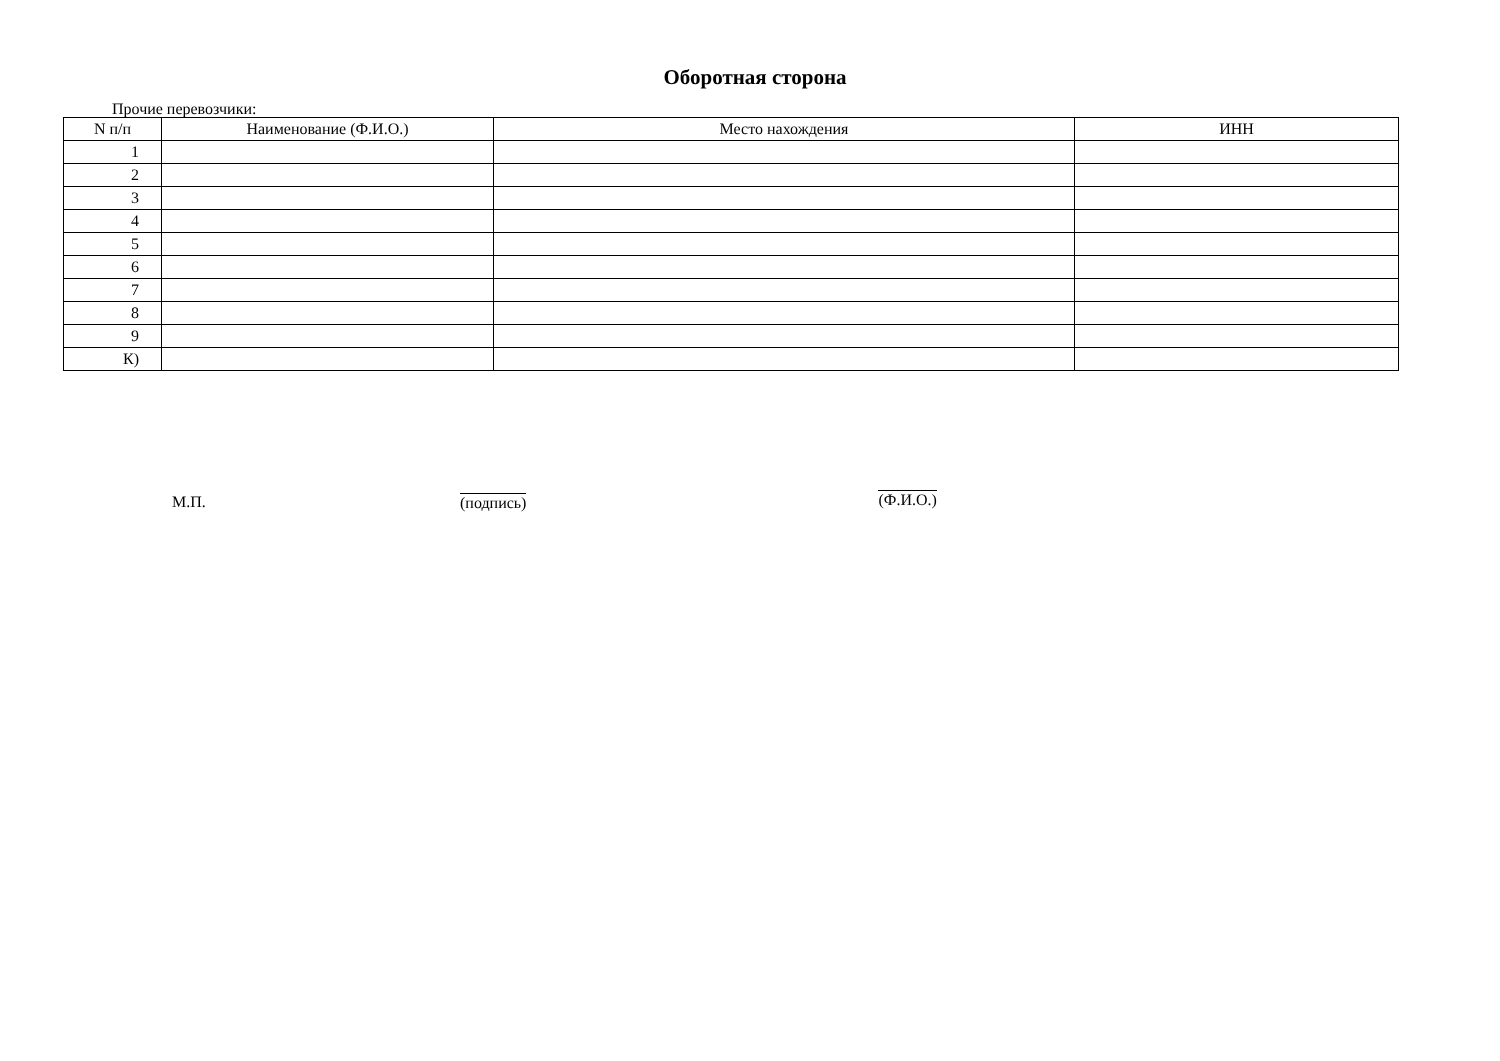Оборотная сторона
Прочие перевозчики:
| N п/п | Наименование (Ф.И.О.) | Место нахождения | ИНН |
| --- | --- | --- | --- |
| 1 | | | |
| 2 | | | |
| 3 | | | |
| 4 | | | |
| 5 | | | |
| 6 | | | |
| 7 | | | |
| 8 | | | |
| 9 | | | |
| К) | | | |
М.П.
(подпись)
(Ф.И.О.)